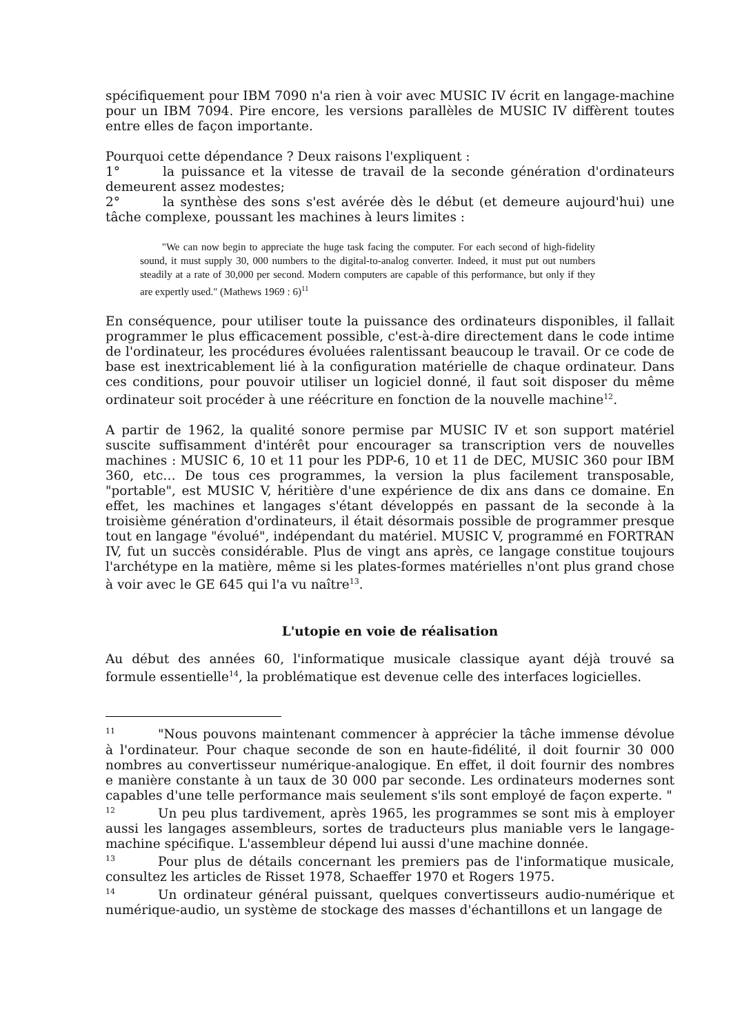spécifiquement pour IBM 7090 n'a rien à voir avec MUSIC IV écrit en langage-machine pour un IBM 7094. Pire encore, les versions parallèles de MUSIC IV diffèrent toutes entre elles de façon importante.
Pourquoi cette dépendance ? Deux raisons l'expliquent :
1° la puissance et la vitesse de travail de la seconde génération d'ordinateurs demeurent assez modestes;
2° la synthèse des sons s'est avérée dès le début (et demeure aujourd'hui) une tâche complexe, poussant les machines à leurs limites :
"We can now begin to appreciate the huge task facing the computer. For each second of high-fidelity sound, it must supply 30, 000 numbers to the digital-to-analog converter. Indeed, it must put out numbers steadily at a rate of 30,000 per second. Modern computers are capable of this performance, but only if they are expertly used." (Mathews 1969 : 6)<sup>11</sup>
En conséquence, pour utiliser toute la puissance des ordinateurs disponibles, il fallait programmer le plus efficacement possible, c'est-à-dire directement dans le code intime de l'ordinateur, les procédures évoluées ralentissant beaucoup le travail. Or ce code de base est inextricablement lié à la configuration matérielle de chaque ordinateur. Dans ces conditions, pour pouvoir utiliser un logiciel donné, il faut soit disposer du même ordinateur soit procéder à une réécriture en fonction de la nouvelle machine<sup>12</sup>.
A partir de 1962, la qualité sonore permise par MUSIC IV et son support matériel suscite suffisamment d'intérêt pour encourager sa transcription vers de nouvelles machines : MUSIC 6, 10 et 11 pour les PDP-6, 10 et 11 de DEC, MUSIC 360 pour IBM 360, etc… De tous ces programmes, la version la plus facilement transposable, "portable", est MUSIC V, héritière d'une expérience de dix ans dans ce domaine. En effet, les machines et langages s'étant développés en passant de la seconde à la troisième génération d'ordinateurs, il était désormais possible de programmer presque tout en langage "évolué", indépendant du matériel. MUSIC V, programmé en FORTRAN IV, fut un succès considérable. Plus de vingt ans après, ce langage constitue toujours l'archétype en la matière, même si les plates-formes matérielles n'ont plus grand chose à voir avec le GE 645 qui l'a vu naître<sup>13</sup>.
L'utopie en voie de réalisation
Au début des années 60, l'informatique musicale classique ayant déjà trouvé sa formule essentielle<sup>14</sup>, la problématique est devenue celle des interfaces logicielles.
<sup>11</sup> "Nous pouvons maintenant commencer à apprécier la tâche immense dévolue à l'ordinateur. Pour chaque seconde de son en haute-fidélité, il doit fournir 30 000 nombres au convertisseur numérique-analogique. En effet, il doit fournir des nombres e manière constante à un taux de 30 000 par seconde. Les ordinateurs modernes sont capables d'une telle performance mais seulement s'ils sont employé de façon experte. "
<sup>12</sup> Un peu plus tardivement, après 1965, les programmes se sont mis à employer aussi les langages assembleurs, sortes de traducteurs plus maniable vers le langage-machine spécifique. L'assembleur dépend lui aussi d'une machine donnée.
<sup>13</sup> Pour plus de détails concernant les premiers pas de l'informatique musicale, consultez les articles de Risset 1978, Schaeffer 1970 et Rogers 1975.
<sup>14</sup> Un ordinateur général puissant, quelques convertisseurs audio-numérique et numérique-audio, un système de stockage des masses d'échantillons et un langage de